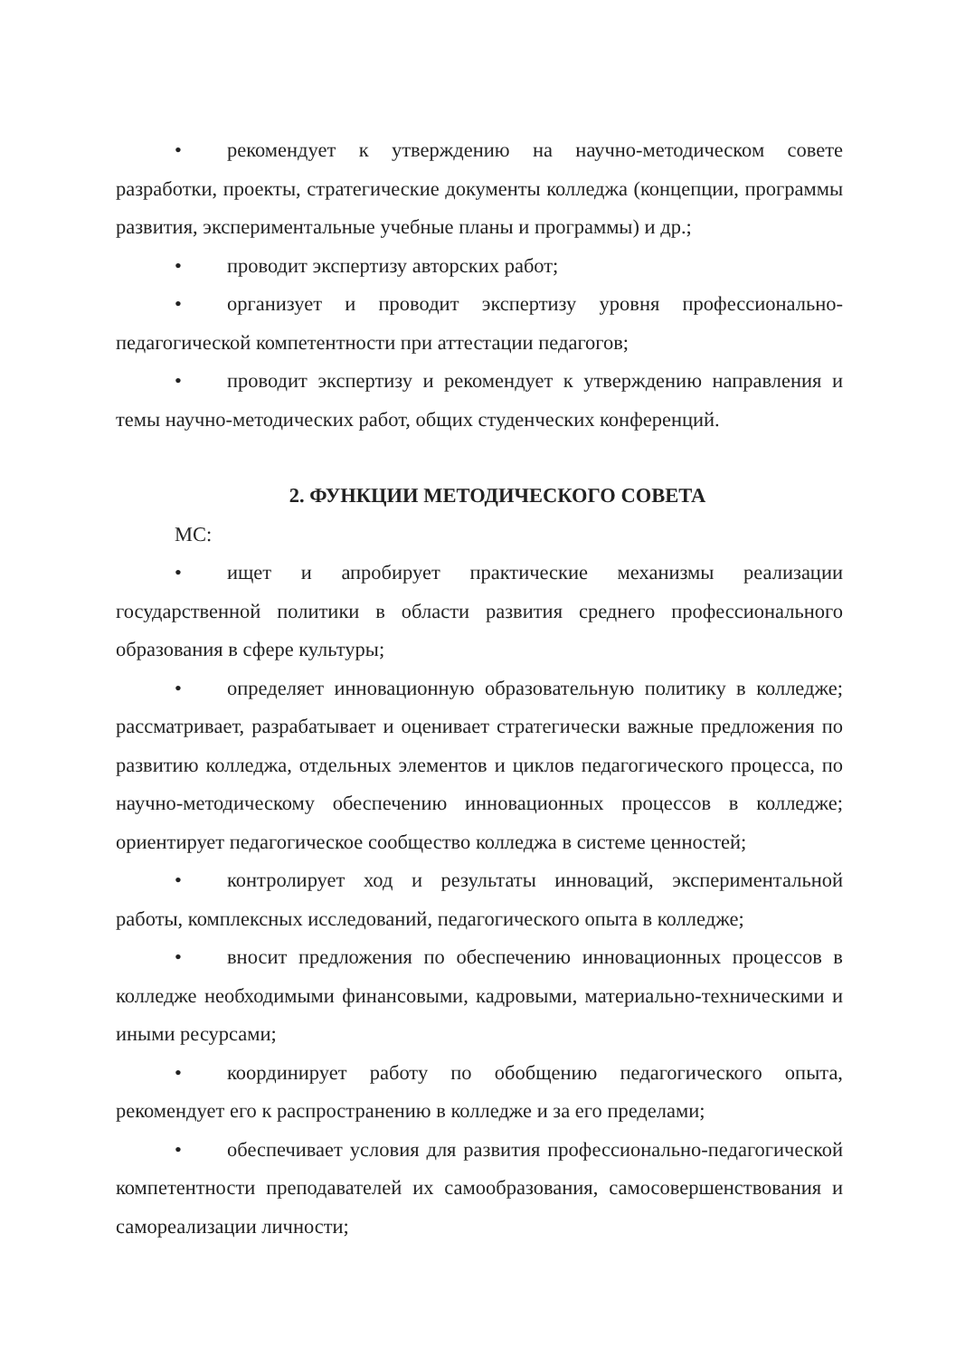• рекомендует к утверждению на научно-методическом совете разработки, проекты, стратегические документы колледжа (концепции, программы развития, экспериментальные учебные планы и программы) и др.;
• проводит экспертизу авторских работ;
• организует и проводит экспертизу уровня профессионально-педагогической компетентности при аттестации педагогов;
• проводит экспертизу и рекомендует к утверждению направления и темы научно-методических работ, общих студенческих конференций.
2. ФУНКЦИИ МЕТОДИЧЕСКОГО СОВЕТА
МС:
• ищет и апробирует практические механизмы реализации государственной политики в области развития среднего профессионального образования в сфере культуры;
• определяет инновационную образовательную политику в колледже; рассматривает, разрабатывает и оценивает стратегически важные предложения по развитию колледжа, отдельных элементов и циклов педагогического процесса, по научно-методическому обеспечению инновационных процессов в колледже; ориентирует педагогическое сообщество колледжа в системе ценностей;
• контролирует ход и результаты инноваций, экспериментальной работы, комплексных исследований, педагогического опыта в колледже;
• вносит предложения по обеспечению инновационных процессов в колледже необходимыми финансовыми, кадровыми, материально-техническими и иными ресурсами;
• координирует работу по обобщению педагогического опыта, рекомендует его к распространению в колледже и за его пределами;
• обеспечивает условия для развития профессионально-педагогической компетентности преподавателей их самообразования, самосовершенствования и самореализации личности;